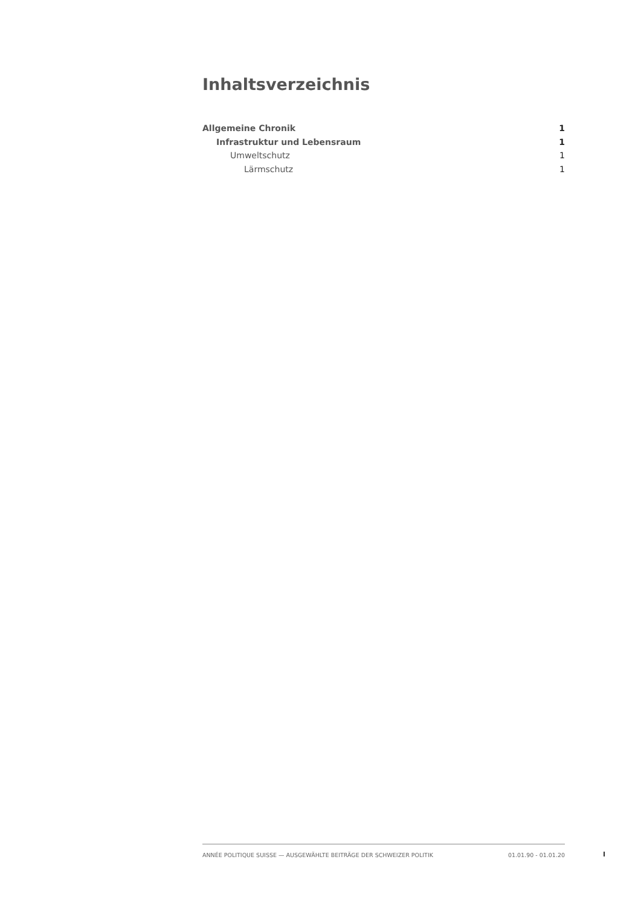Inhaltsverzeichnis
Allgemeine Chronik 1
Infrastruktur und Lebensraum 1
Umweltschutz 1
Lärmschutz 1
ANNÉE POLITIQUE SUISSE — AUSGEWÄHLTE BEITRÄGE DER SCHWEIZER POLITIK 01.01.90 - 01.01.20
I